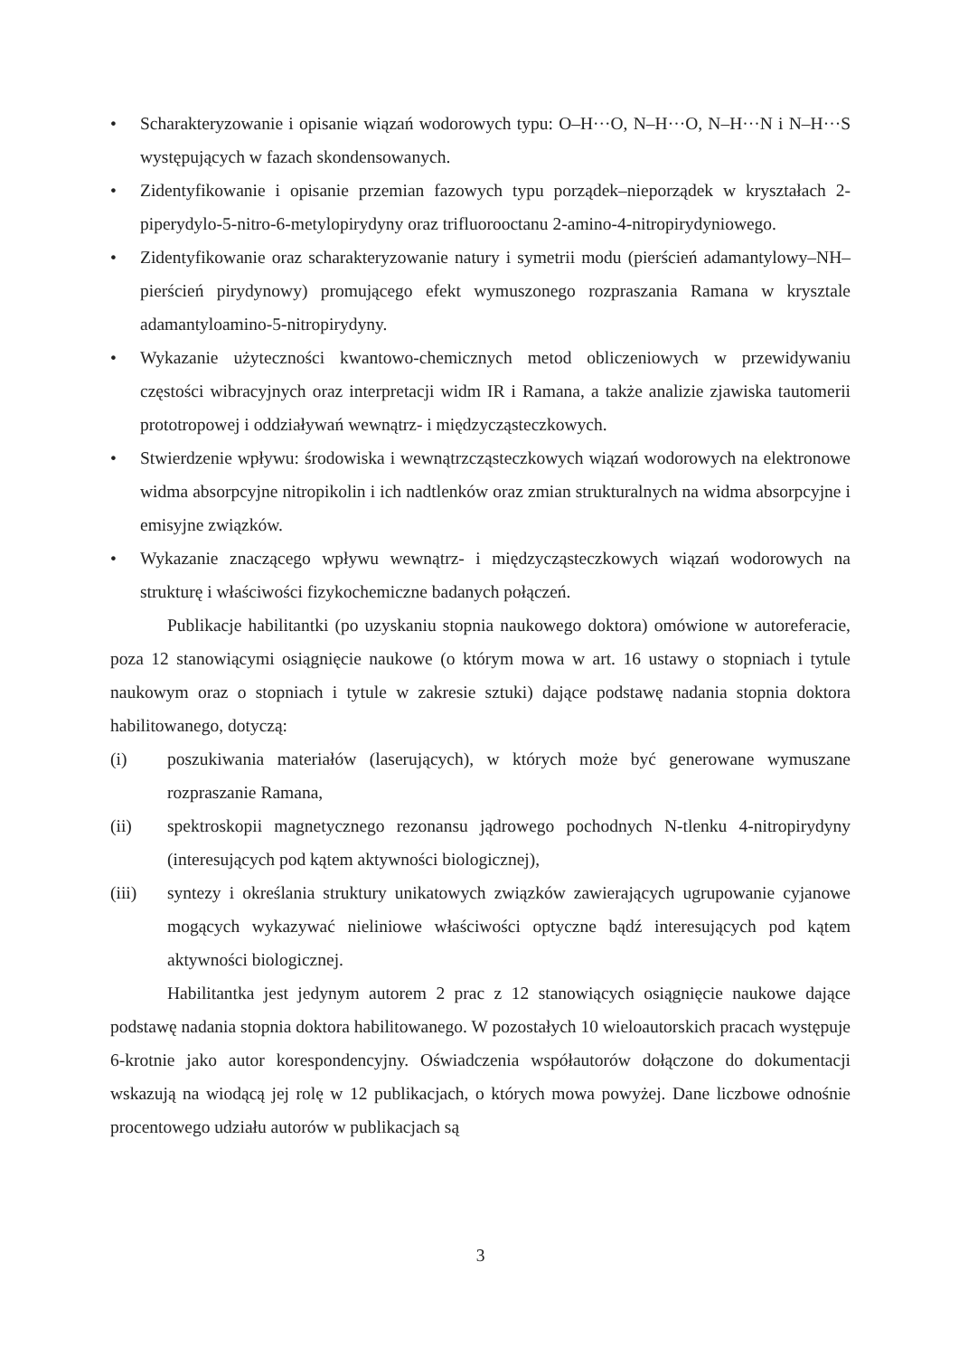• Scharakteryzowanie i opisanie wiązań wodorowych typu: O–H···O, N–H···O, N–H···N i N–H···S występujących w fazach skondensowanych.
• Zidentyfikowanie i opisanie przemian fazowych typu porządek–nieporządek w kryształach 2-piperydylo-5-nitro-6-metylopirydyny oraz trifluorooctanu 2-amino-4-nitropirydyniowego.
• Zidentyfikowanie oraz scharakteryzowanie natury i symetrii modu (pierścień adamantylowy–NH–pierścień pirydynowy) promującego efekt wymuszonego rozpraszania Ramana w krysztale adamantyloamino-5-nitropirydyny.
• Wykazanie użyteczności kwantowo-chemicznych metod obliczeniowych w przewidywaniu częstości wibracyjnych oraz interpretacji widm IR i Ramana, a także analizie zjawiska tautomerii prototropowej i oddziaływań wewnątrz- i międzycząsteczkowych.
• Stwierdzenie wpływu: środowiska i wewnątrzcząsteczkowych wiązań wodorowych na elektronowe widma absorpcyjne nitropikolin i ich nadtlenków oraz zmian strukturalnych na widma absorpcyjne i emisyjne związków.
• Wykazanie znaczącego wpływu wewnątrz- i międzycząsteczkowych wiązań wodorowych na strukturę i właściwości fizykochemiczne badanych połączeń.
Publikacje habilitantki (po uzyskaniu stopnia naukowego doktora) omówione w autoreferacie, poza 12 stanowiącymi osiągnięcie naukowe (o którym mowa w art. 16 ustawy o stopniach i tytule naukowym oraz o stopniach i tytule w zakresie sztuki) dające podstawę nadania stopnia doktora habilitowanego, dotyczą:
(i) poszukiwania materiałów (laserujących), w których może być generowane wymuszane rozpraszanie Ramana,
(ii) spektroskopii magnetycznego rezonansu jądrowego pochodnych N-tlenku 4-nitropirydyny (interesujących pod kątem aktywności biologicznej),
(iii) syntezy i określania struktury unikatowych związków zawierających ugrupowanie cyjanowe mogących wykazywać nieliniowe właściwości optyczne bądź interesujących pod kątem aktywności biologicznej.
Habilitantka jest jedynym autorem 2 prac z 12 stanowiących osiągnięcie naukowe dające podstawę nadania stopnia doktora habilitowanego. W pozostałych 10 wieloautorskich pracach występuje 6-krotnie jako autor korespondencyjny. Oświadczenia współautorów dołączone do dokumentacji wskazują na wiodącą jej rolę w 12 publikacjach, o których mowa powyżej. Dane liczbowe odnośnie procentowego udziału autorów w publikacjach są
3